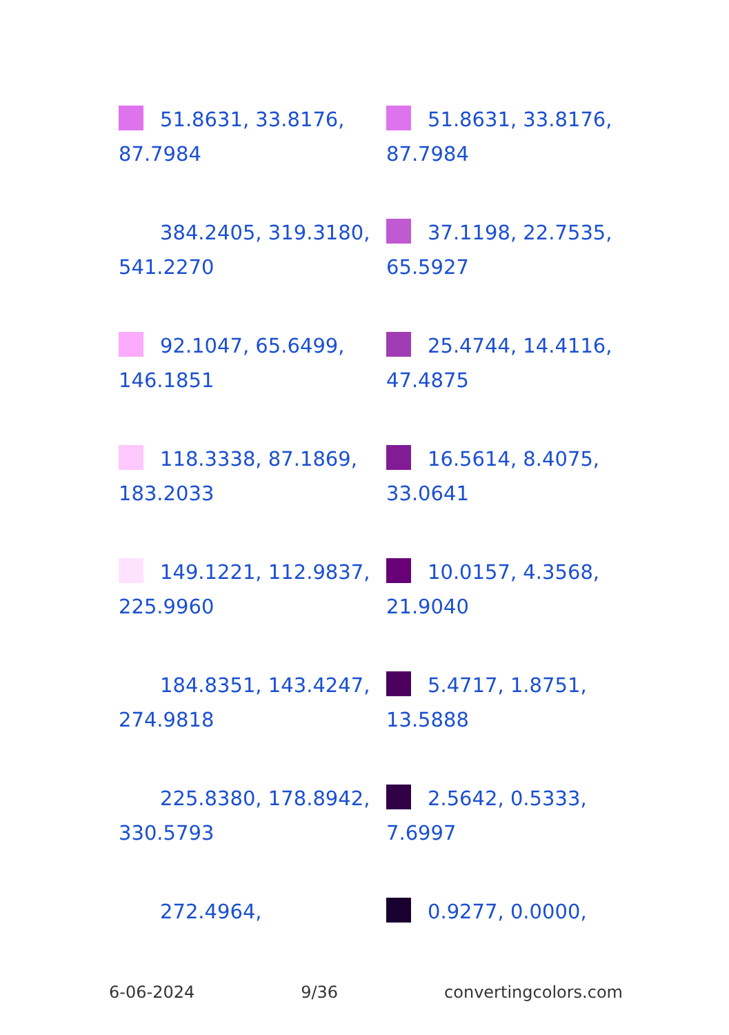51.8631, 33.8176, 87.7984
51.8631, 33.8176, 87.7984
384.2405, 319.3180, 541.2270
37.1198, 22.7535, 65.5927
92.1047, 65.6499, 146.1851
25.4744, 14.4116, 47.4875
118.3338, 87.1869, 183.2033
16.5614, 8.4075, 33.0641
149.1221, 112.9837, 225.9960
10.0157, 4.3568, 21.9040
184.8351, 143.4247, 274.9818
5.4717, 1.8751, 13.5888
225.8380, 178.8942, 330.5793
2.5642, 0.5333, 7.6997
272.4964,
0.9277, 0.0000,
6-06-2024 9/36 convertingcolors.com